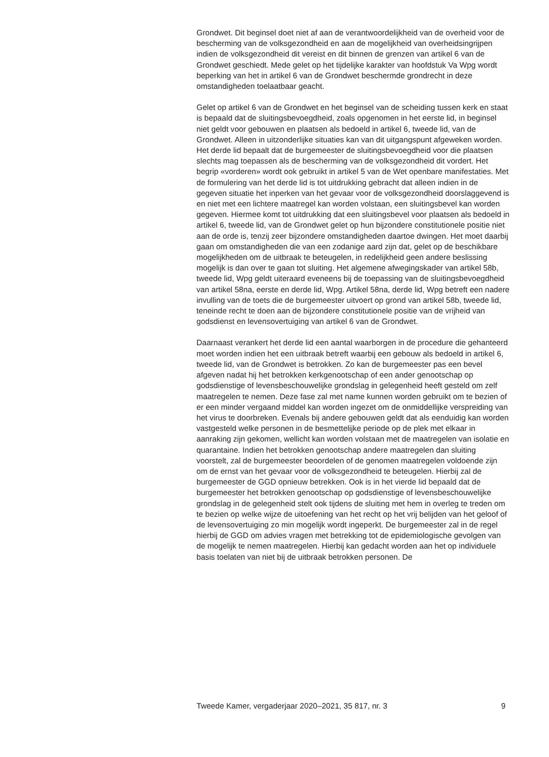Grondwet. Dit beginsel doet niet af aan de verantwoordelijkheid van de overheid voor de bescherming van de volksgezondheid en aan de mogelijkheid van overheidsingrijpen indien de volksgezondheid dit vereist en dit binnen de grenzen van artikel 6 van de Grondwet geschiedt. Mede gelet op het tijdelijke karakter van hoofdstuk Va Wpg wordt beperking van het in artikel 6 van de Grondwet beschermde grondrecht in deze omstandigheden toelaatbaar geacht.
Gelet op artikel 6 van de Grondwet en het beginsel van de scheiding tussen kerk en staat is bepaald dat de sluitingsbevoegdheid, zoals opgenomen in het eerste lid, in beginsel niet geldt voor gebouwen en plaatsen als bedoeld in artikel 6, tweede lid, van de Grondwet. Alleen in uitzonderlijke situaties kan van dit uitgangspunt afgeweken worden. Het derde lid bepaalt dat de burgemeester de sluitingsbevoegdheid voor die plaatsen slechts mag toepassen als de bescherming van de volksgezondheid dit vordert. Het begrip «vorderen» wordt ook gebruikt in artikel 5 van de Wet openbare manifestaties. Met de formulering van het derde lid is tot uitdrukking gebracht dat alleen indien in de gegeven situatie het inperken van het gevaar voor de volksgezondheid doorslaggevend is en niet met een lichtere maatregel kan worden volstaan, een sluitingsbevel kan worden gegeven. Hiermee komt tot uitdrukking dat een sluitingsbevel voor plaatsen als bedoeld in artikel 6, tweede lid, van de Grondwet gelet op hun bijzondere constitutionele positie niet aan de orde is, tenzij zeer bijzondere omstandigheden daartoe dwingen. Het moet daarbij gaan om omstandigheden die van een zodanige aard zijn dat, gelet op de beschikbare mogelijkheden om de uitbraak te beteugelen, in redelijkheid geen andere beslissing mogelijk is dan over te gaan tot sluiting. Het algemene afwegingskader van artikel 58b, tweede lid, Wpg geldt uiteraard eveneens bij de toepassing van de sluitingsbevoegdheid van artikel 58na, eerste en derde lid, Wpg. Artikel 58na, derde lid, Wpg betreft een nadere invulling van de toets die de burgemeester uitvoert op grond van artikel 58b, tweede lid, teneinde recht te doen aan de bijzondere constitutionele positie van de vrijheid van godsdienst en levensovertuiging van artikel 6 van de Grondwet.
Daarnaast verankert het derde lid een aantal waarborgen in de procedure die gehanteerd moet worden indien het een uitbraak betreft waarbij een gebouw als bedoeld in artikel 6, tweede lid, van de Grondwet is betrokken. Zo kan de burgemeester pas een bevel afgeven nadat hij het betrokken kerkgenootschap of een ander genootschap op godsdienstige of levensbeschouwelijke grondslag in gelegenheid heeft gesteld om zelf maatregelen te nemen. Deze fase zal met name kunnen worden gebruikt om te bezien of er een minder vergaand middel kan worden ingezet om de onmiddellijke verspreiding van het virus te doorbreken. Evenals bij andere gebouwen geldt dat als eenduidig kan worden vastgesteld welke personen in de besmettelijke periode op de plek met elkaar in aanraking zijn gekomen, wellicht kan worden volstaan met de maatregelen van isolatie en quarantaine. Indien het betrokken genootschap andere maatregelen dan sluiting voorstelt, zal de burgemeester beoordelen of de genomen maatregelen voldoende zijn om de ernst van het gevaar voor de volksgezondheid te beteugelen. Hierbij zal de burgemeester de GGD opnieuw betrekken. Ook is in het vierde lid bepaald dat de burgemeester het betrokken genootschap op godsdienstige of levensbeschouwelijke grondslag in de gelegenheid stelt ook tijdens de sluiting met hem in overleg te treden om te bezien op welke wijze de uitoefening van het recht op het vrij belijden van het geloof of de levensovertuiging zo min mogelijk wordt ingeperkt. De burgemeester zal in de regel hierbij de GGD om advies vragen met betrekking tot de epidemiologische gevolgen van de mogelijk te nemen maatregelen. Hierbij kan gedacht worden aan het op individuele basis toelaten van niet bij de uitbraak betrokken personen. De
Tweede Kamer, vergaderjaar 2020–2021, 35 817, nr. 3 9